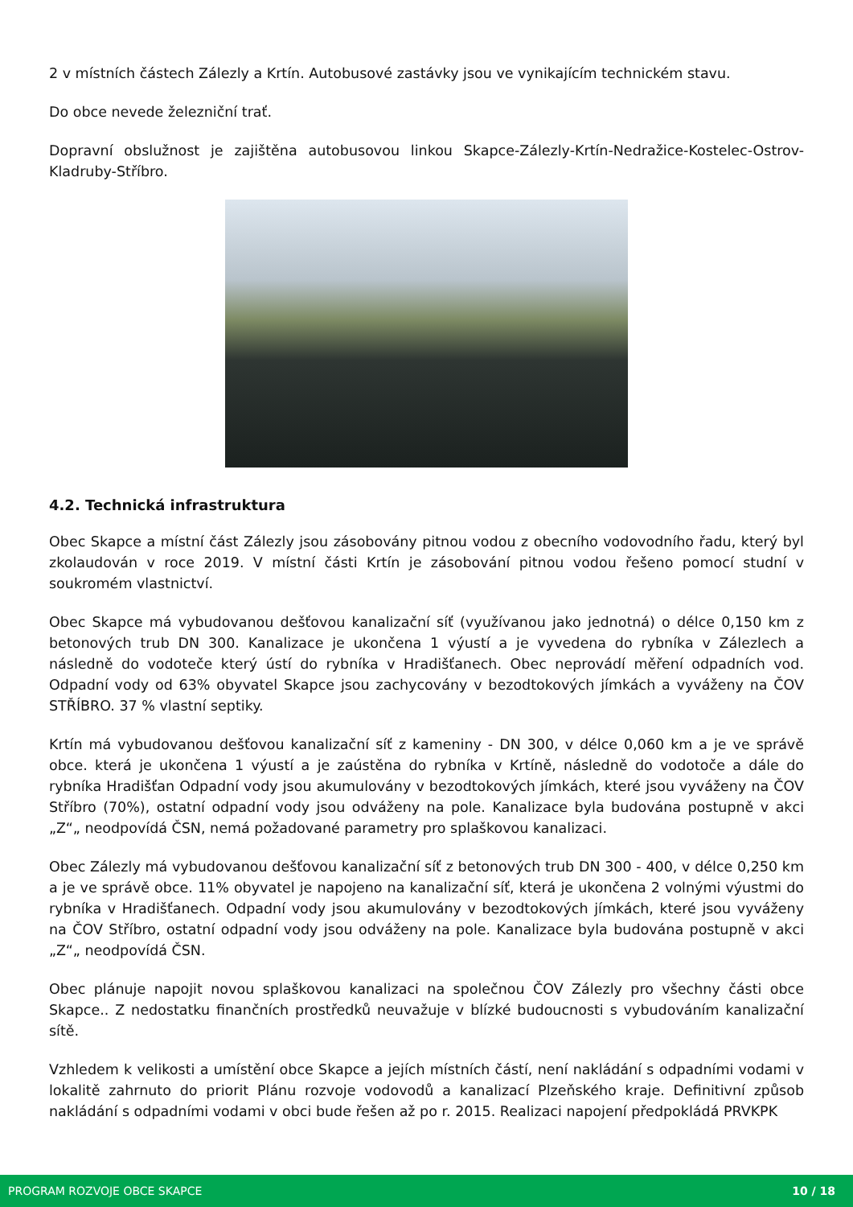2 v místních částech Zálezly a Krtín. Autobusové zastávky jsou ve vynikajícím technickém stavu.
Do obce nevede železniční trať.
Dopravní obslužnost je zajištěna autobusovou linkou Skapce-Zálezly-Krtín-Nedražice-Kostelec-Ostrov-Kladruby-Stříbro.
4.2. Technická infrastruktura
Obec Skapce a místní část Zálezly jsou zásobovány pitnou vodou z obecního vodovodního řadu, který byl zkolaudován v roce 2019. V místní části Krtín je zásobování pitnou vodou řešeno pomocí studní v soukromém vlastnictví.
Obec Skapce má vybudovanou dešťovou kanalizační síť (využívanou jako jednotná) o délce 0,150 km z betonových trub DN 300. Kanalizace je ukončena 1 výustí a je vyvedena do rybníka v Zálezlech a následně do vodoteče který ústí do rybníka v Hradišťanech. Obec neprovádí měření odpadních vod. Odpadní vody od 63% obyvatel Skapce jsou zachycovány v bezodtokových jímkách a vyváženy na ČOV STŘÍBRO. 37 % vlastní septiky.
Krtín má vybudovanou dešťovou kanalizační síť z kameniny - DN 300, v délce 0,060 km a je ve správě obce. která je ukončena 1 výustí a je zaústěna do rybníka v Krtíně, následně do vodotoče a dále do rybníka Hradišťan Odpadní vody jsou akumulovány v bezodtokových jímkách, které jsou vyváženy na ČOV Stříbro (70%), ostatní odpadní vody jsou odváženy na pole. Kanalizace byla budována postupně v akci „Z“„ neodpovídá ČSN, nemá požadované parametry pro splaškovou kanalizaci.
Obec Zálezly má vybudovanou dešťovou kanalizační síť z betonových trub DN 300 - 400, v délce 0,250 km a je ve správě obce. 11% obyvatel je napojeno na kanalizační síť, která je ukončena 2 volnými výustmi do rybníka v Hradišťanech. Odpadní vody jsou akumulovány v bezodtokových jímkách, které jsou vyváženy na ČOV Stříbro, ostatní odpadní vody jsou odváženy na pole. Kanalizace byla budována postupně v akci „Z“„ neodpovídá ČSN.
Obec plánuje napojit novou splaškovou kanalizaci na společnou ČOV Zálezly pro všechny části obce Skapce.. Z nedostatku finančních prostředků neuvažuje v blízké budoucnosti s vybudováním kanalizační sítě.
Vzhledem k velikosti a umístění obce Skapce a jejích místních částí, není nakládání s odpadními vodami v lokalitě zahrnuto do priorit Plánu rozvoje vodovodů a kanalizací Plzeňského kraje. Definitivní způsob nakládání s odpadními vodami v obci bude řešen až po r. 2015. Realizaci napojení předpokládá PRVKPK
PROGRAM ROZVOJE OBCE SKAPCE 10 / 18